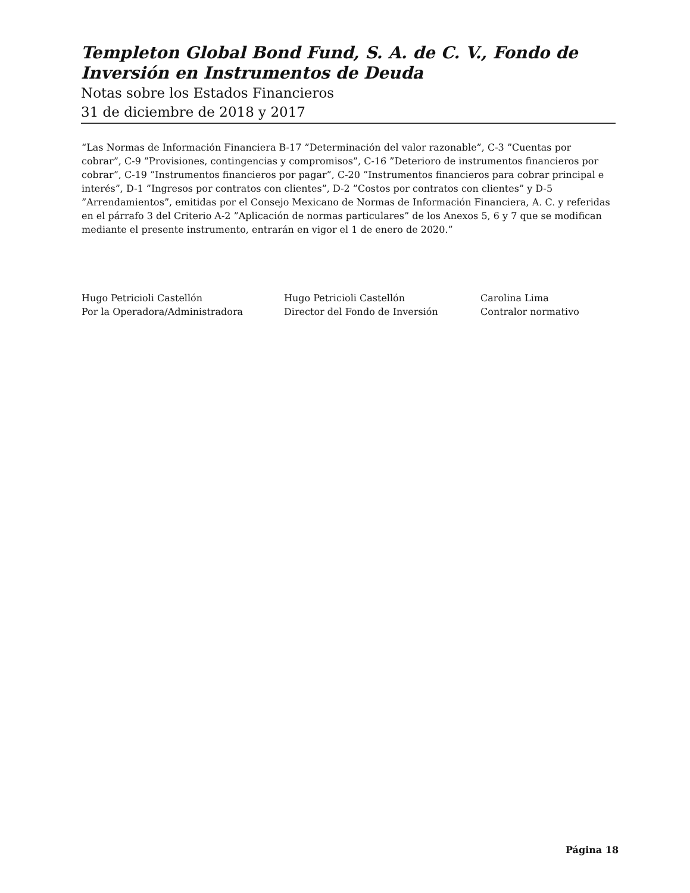Templeton Global Bond Fund, S. A. de C. V., Fondo de Inversión en Instrumentos de Deuda
Notas sobre los Estados Financieros
31 de diciembre de 2018 y 2017
“Las Normas de Información Financiera B-17 ”Determinación del valor razonable”, C-3 ”Cuentas por cobrar”, C-9 ”Provisiones, contingencias y compromisos”, C-16 ”Deterioro de instrumentos financieros por cobrar”, C-19 ”Instrumentos financieros por pagar”, C-20 ”Instrumentos financieros para cobrar principal e interés”, D-1 ”Ingresos por contratos con clientes”, D-2 ”Costos por contratos con clientes” y D-5 ”Arrendamientos”, emitidas por el Consejo Mexicano de Normas de Información Financiera, A. C. y referidas en el párrafo 3 del Criterio A-2 ”Aplicación de normas particulares” de los Anexos 5, 6 y 7 que se modifican mediante el presente instrumento, entrarán en vigor el 1 de enero de 2020.”
Hugo Petricioli Castellón
Por la Operadora/Administradora
Hugo Petricioli Castellón
Director del Fondo de Inversión
Carolina Lima
Contralor normativo
Página 18